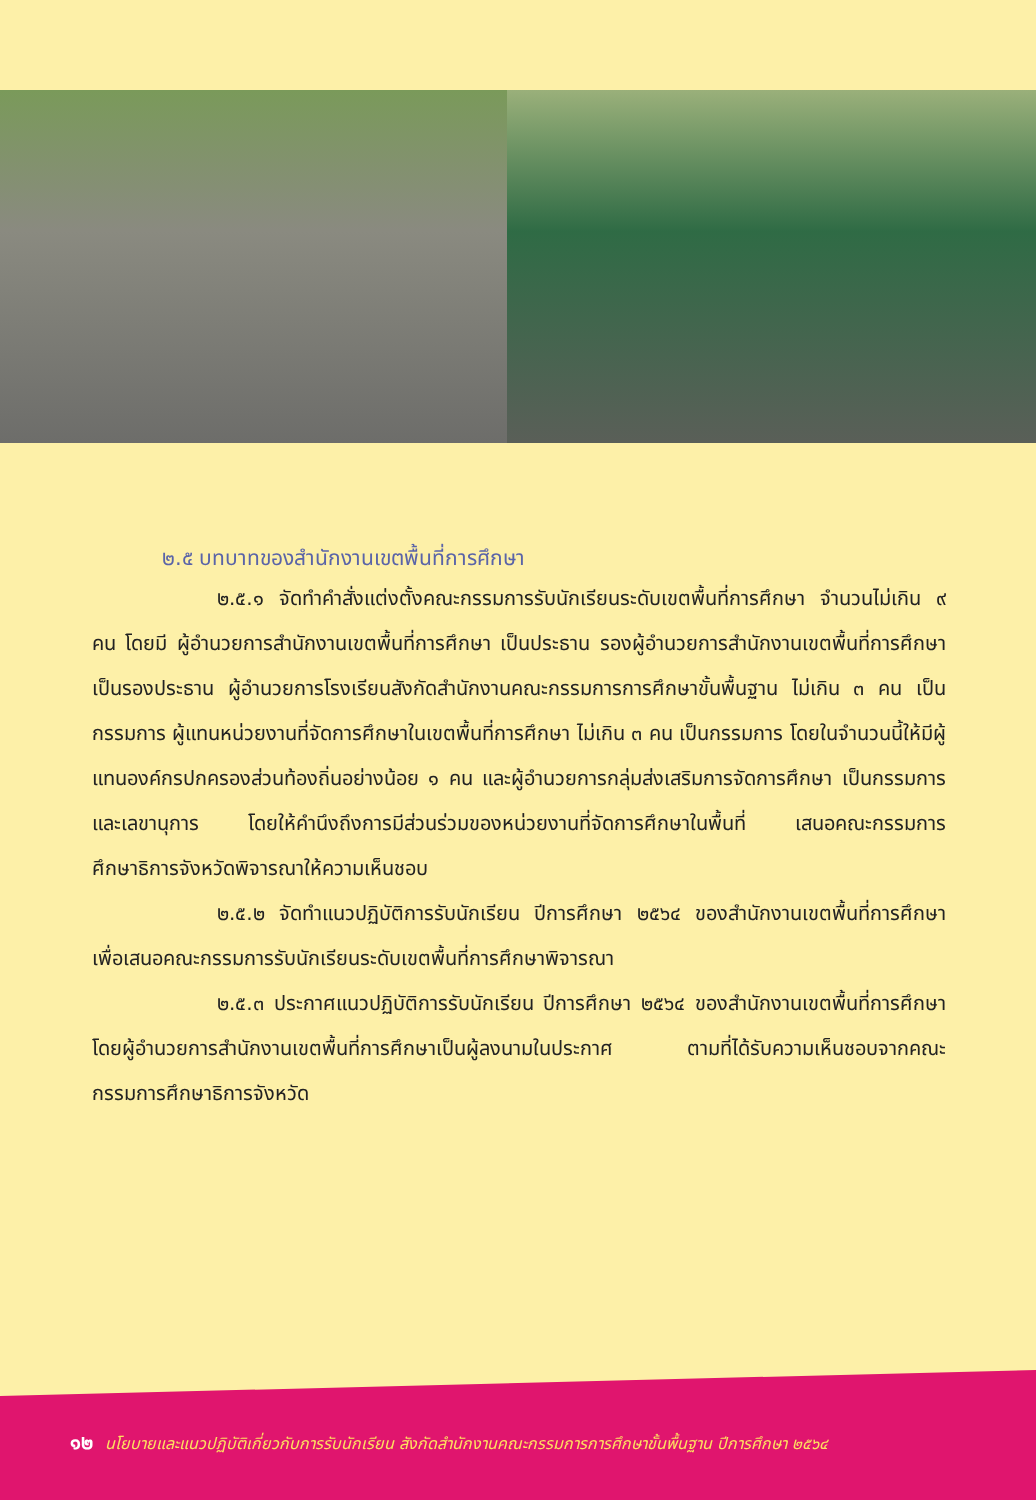๒.๕ บทบาทของสำนักงานเขตพื้นที่การศึกษา
๒.๕.๑ จัดทำคำสั่งแต่งตั้งคณะกรรมการรับนักเรียนระดับเขตพื้นที่การศึกษา จำนวนไม่เกิน ๙ คน โดยมี ผู้อำนวยการสำนักงานเขตพื้นที่การศึกษา เป็นประธาน รองผู้อำนวยการสำนักงานเขตพื้นที่การศึกษา เป็นรองประธาน ผู้อำนวยการโรงเรียนสังกัดสำนักงานคณะกรรมการการศึกษาขั้นพื้นฐาน ไม่เกิน ๓ คน เป็นกรรมการ ผู้แทนหน่วยงานที่จัดการศึกษาในเขตพื้นที่การศึกษา ไม่เกิน ๓ คน เป็นกรรมการ โดยในจำนวนนี้ให้มีผู้แทนองค์กรปกครองส่วนท้องถิ่นอย่างน้อย ๑ คน และผู้อำนวยการกลุ่มส่งเสริมการจัดการศึกษา เป็นกรรมการและเลขานุการ โดยให้คำนึงถึงการมีส่วนร่วมของหน่วยงานที่จัดการศึกษาในพื้นที่ เสนอคณะกรรมการศึกษาธิการจังหวัดพิจารณาให้ความเห็นชอบ
๒.๕.๒ จัดทำแนวปฏิบัติการรับนักเรียน ปีการศึกษา ๒๕๖๔ ของสำนักงานเขตพื้นที่การศึกษา เพื่อเสนอคณะกรรมการรับนักเรียนระดับเขตพื้นที่การศึกษาพิจารณา
๒.๕.๓ ประกาศแนวปฏิบัติการรับนักเรียน ปีการศึกษา ๒๕๖๔ ของสำนักงานเขตพื้นที่การศึกษา โดยผู้อำนวยการสำนักงานเขตพื้นที่การศึกษาเป็นผู้ลงนามในประกาศ ตามที่ได้รับความเห็นชอบจากคณะกรรมการศึกษาธิการจังหวัด
๑๒ นโยบายและแนวปฏิบัติเกี่ยวกับการรับนักเรียน สังกัดสำนักงานคณะกรรมการการศึกษาขั้นพื้นฐาน ปีการศึกษา ๒๕๖๔